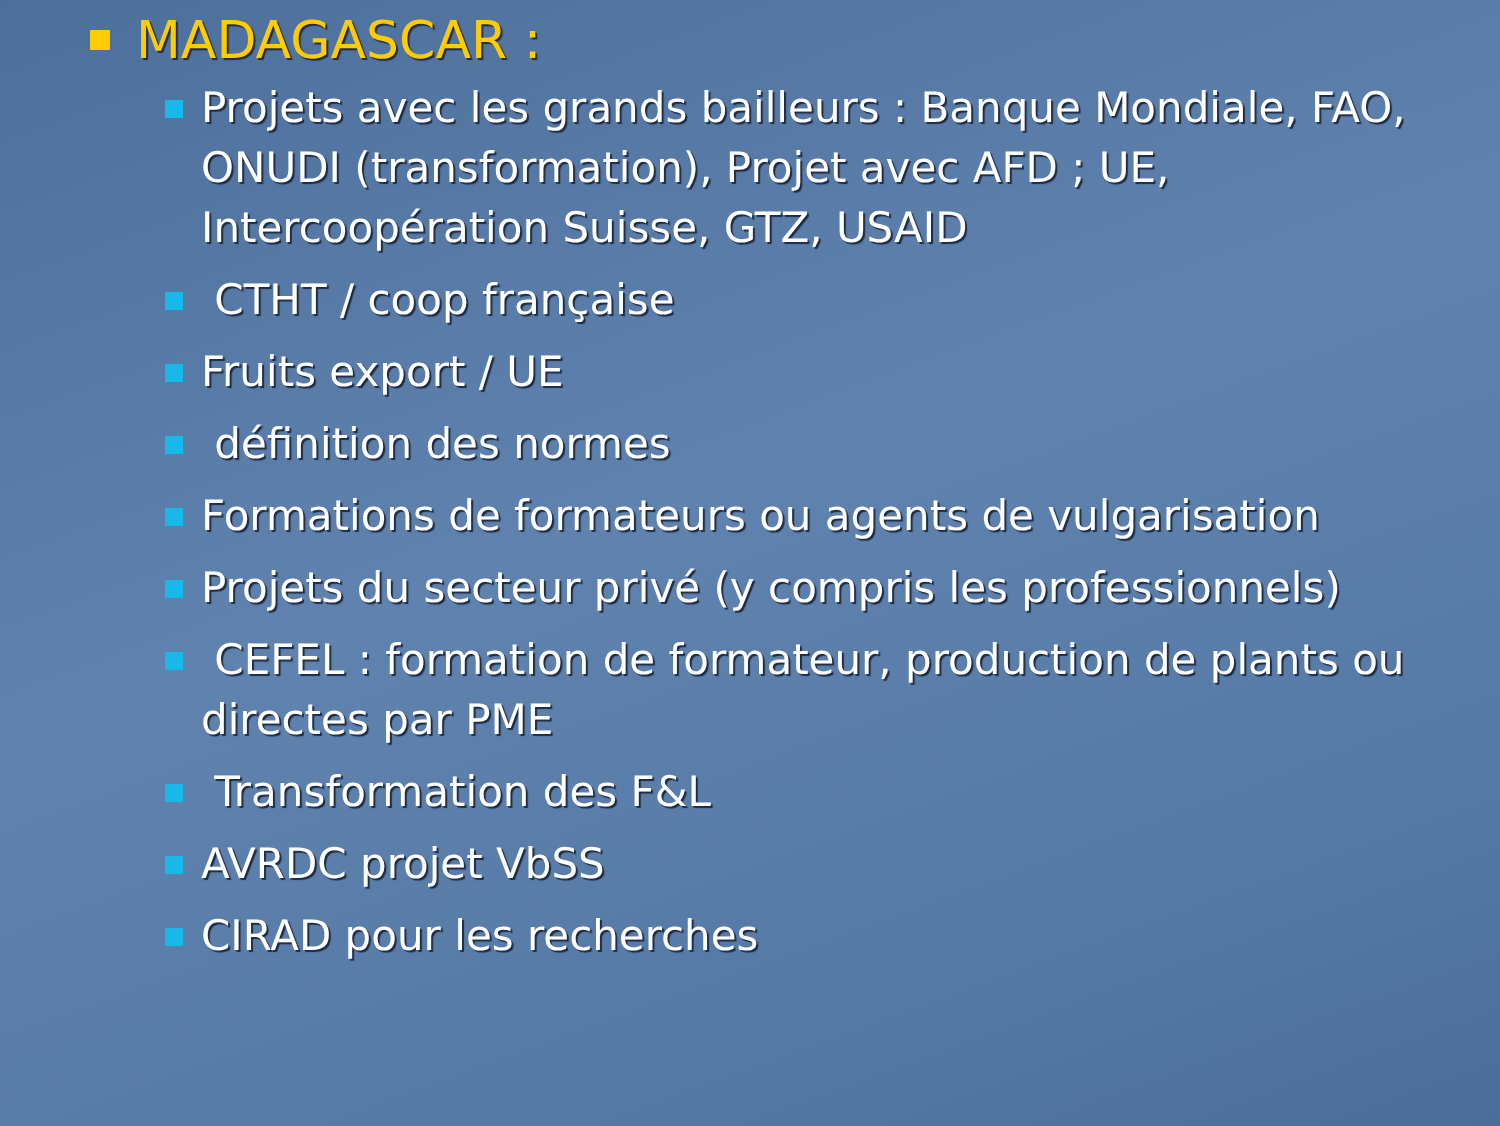MADAGASCAR :
Projets avec les grands bailleurs : Banque Mondiale, FAO, ONUDI (transformation), Projet avec AFD ; UE, Intercoopération Suisse, GTZ, USAID
CTHT / coop française
Fruits export / UE
définition des normes
Formations de formateurs ou agents de vulgarisation
Projets du secteur privé (y compris les professionnels)
CEFEL : formation de formateur, production de plants ou directes par PME
Transformation des F&L
AVRDC projet VbSS
CIRAD pour les recherches